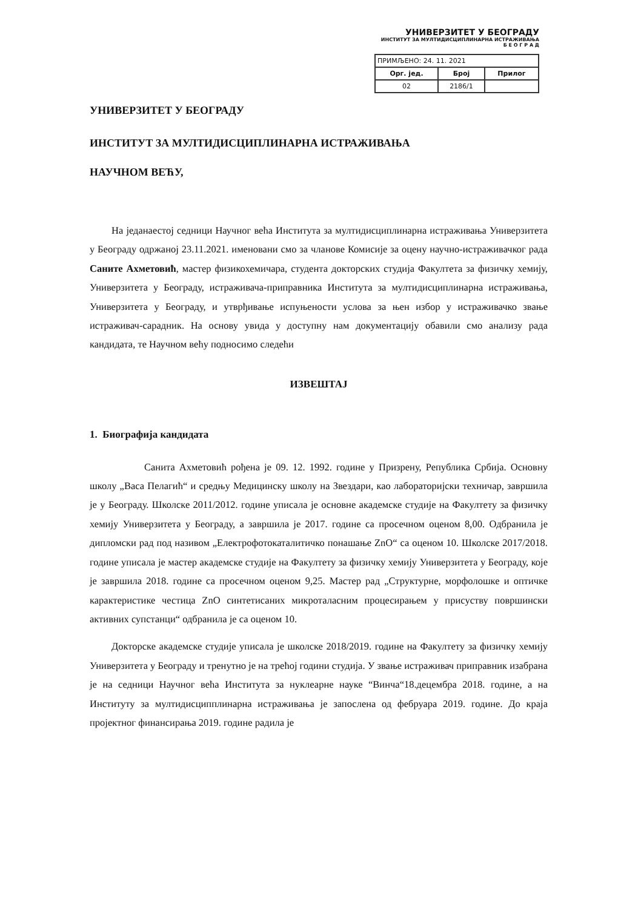УНИВЕРЗИТЕТ У БЕОГРАДУ
ИНСТИТУТ ЗА МУЛТИДИСЦИПЛИНАРНА ИСТРАЖИВАЊА
Б Е О Г Р А Д
| ПРИМЉЕНО: 24. 11. 2021 | | |
| Орг. јед. | Број | Прилог |
| 02 | 2186/1 | |
УНИВЕРЗИТЕТ У БЕОГРАДУ
ИНСТИТУТ ЗА МУЛТИДИСЦИПЛИНАРНА ИСТРАЖИВАЊА
НАУЧНОМ ВЕЋУ,
На једанаестој седници Научног већа Института за мултидисциплинарна истраживања Универзитета у Београду одржаној 23.11.2021. именовани смо за чланове Комисије за оцену научно-истраживачког рада Саните Ахметовић, мастер физикохемичара, студента докторских студија Факултета за физичку хемију, Универзитета у Београду, истраживача-приправника Института за мултидисциплинарна истраживања, Универзитета у Београду, и утврђивање испуњености услова за њен избор у истраживачко звање истраживач-сарадник. На основу увида у доступну нам документацију обавили смо анализу рада кандидата, те Научном већу подносимо следећи
ИЗВЕШТАЈ
1. Биографија кандидата
Санита Ахметовић рођена је 09. 12. 1992. године у Призрену, Република Србија. Основну школу „Васа Пелагић“ и средњу Медицинску школу на Звездари, као лабораторијски техничар, завршила је у Београду. Школске 2011/2012. године уписала је основне академске студије на Факултету за физичку хемију Универзитета у Београду, а завршила је 2017. године са просечном оценом 8,00. Одбранила је дипломски рад под називом „Електрофотокаталитичко понашање ZnO“ са оценом 10. Школске 2017/2018. године уписала је мастер академске студије на Факултету за физичку хемију Универзитета у Београду, које је завршила 2018. године са просечном оценом 9,25. Мастер рад „Структурне, морфолошке и оптичке карактеристике честица ZnO синтетисаних микроталасним процесирањем у присуству површински активних супстанци“ одбранила је са оценом 10.
Докторске академске студије уписала је школске 2018/2019. године на Факултету за физичку хемију Универзитета у Београду и тренутно је на трећој години студија. У звање истраживач приправник изабрана је на седници Научног већа Института за нуклеарне науке “Винча“18.децембра 2018. године, а на Институту за мултидисципплинарна истраживања је запослена од фебруара 2019. године. До краја пројектног финансирања 2019. године радила је